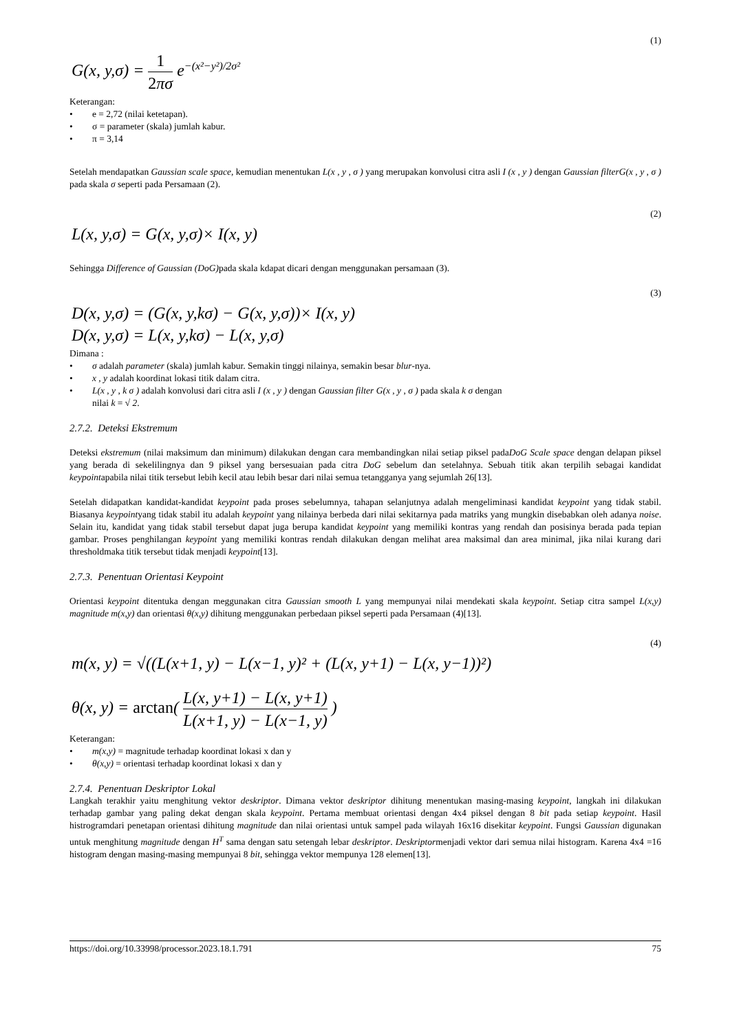(1)
G(x, y,σ) = 1 2πσ e<sup>−(x²−y²)/2σ²</sup>
Keterangan:
• e = 2,72 (nilai ketetapan).
• σ = parameter (skala) jumlah kabur.
• π = 3,14
Setelah mendapatkan Gaussian scale space, kemudian menentukan L(x , y , σ ) yang merupakan konvolusi citra asli I (x , y ) dengan Gaussian filterG(x , y , σ ) pada skala σ seperti pada Persamaan (2).
(2)
L(x, y,σ) = G(x, y,σ)× I(x, y)
Sehingga Difference of Gaussian (DoG) pada skala kdapat dicari dengan menggunakan persamaan (3).
(3)
D(x, y,σ) = (G(x, y,kσ) − G(x, y,σ))× I(x, y)
D(x, y,σ) = L(x, y,kσ) − L(x, y,σ)
Dimana :
• σ adalah parameter (skala) jumlah kabur. Semakin tinggi nilainya, semakin besar blur-nya.
• x , y adalah koordinat lokasi titik dalam citra.
• L(x , y , k σ ) adalah konvolusi dari citra asli I (x , y ) dengan Gaussian filter G(x , y , σ ) pada skala k σ dengan
nilai k = √ 2.
2.7.2. Deteksi Ekstremum
Deteksi ekstremum (nilai maksimum dan minimum) dilakukan dengan cara membandingkan nilai setiap piksel padaDoG Scale space dengan delapan piksel yang berada di sekelilingnya dan 9 piksel yang bersesuaian pada citra DoG sebelum dan setelahnya. Sebuah titik akan terpilih sebagai kandidat keypointapabila nilai titik tersebut lebih kecil atau lebih besar dari nilai semua tetangganya yang sejumlah 26[13].
Setelah didapatkan kandidat-kandidat keypoint pada proses sebelumnya, tahapan selanjutnya adalah mengeliminasi kandidat keypoint yang tidak stabil. Biasanya keypointyang tidak stabil itu adalah keypoint yang nilainya berbeda dari nilai sekitarnya pada matriks yang mungkin disebabkan oleh adanya noise. Selain itu, kandidat yang tidak stabil tersebut dapat juga berupa kandidat keypoint yang memiliki kontras yang rendah dan posisinya berada pada tepian gambar. Proses penghilangan keypoint yang memiliki kontras rendah dilakukan dengan melihat area maksimal dan area minimal, jika nilai kurang dari thresholdmaka titik tersebut tidak menjadi keypoint[13].
2.7.3. Penentuan Orientasi Keypoint
Orientasi keypoint ditentuka dengan meggunakan citra Gaussian smooth L yang mempunyai nilai mendekati skala keypoint. Setiap citra sampel L(x,y) magnitude m(x,y) dan orientasi θ(x,y) dihitung menggunakan perbedaan piksel seperti pada Persamaan (4)[13].
(4)
m(x, y) = √((L(x+1, y) − L(x−1, y)² + (L(x, y+1) − L(x, y−1))²)
θ(x, y) = arctan( L(x, y+1) − L(x, y+1) L(x+1, y) − L(x−1, y) )
Keterangan:
• m(x,y) = magnitude terhadap koordinat lokasi x dan y
• θ(x,y) = orientasi terhadap koordinat lokasi x dan y
2.7.4. Penentuan Deskriptor Lokal
Langkah terakhir yaitu menghitung vektor deskriptor. Dimana vektor deskriptor dihitung menentukan masing-masing keypoint, langkah ini dilakukan terhadap gambar yang paling dekat dengan skala keypoint. Pertama membuat orientasi dengan 4x4 piksel dengan 8 bit pada setiap keypoint. Hasil histrogramdari penetapan orientasi dihitung magnitude dan nilai orientasi untuk sampel pada wilayah 16x16 disekitar keypoint. Fungsi Gaussian digunakan untuk menghitung magnitude dengan H<sup>T</sup> sama dengan satu setengah lebar deskriptor. Deskriptormenjadi vektor dari semua nilai histogram. Karena 4x4 =16 histogram dengan masing-masing mempunyai 8 bit, sehingga vektor mempunya 128 elemen[13].
https://doi.org/10.33998/processor.2023.18.1.791 75